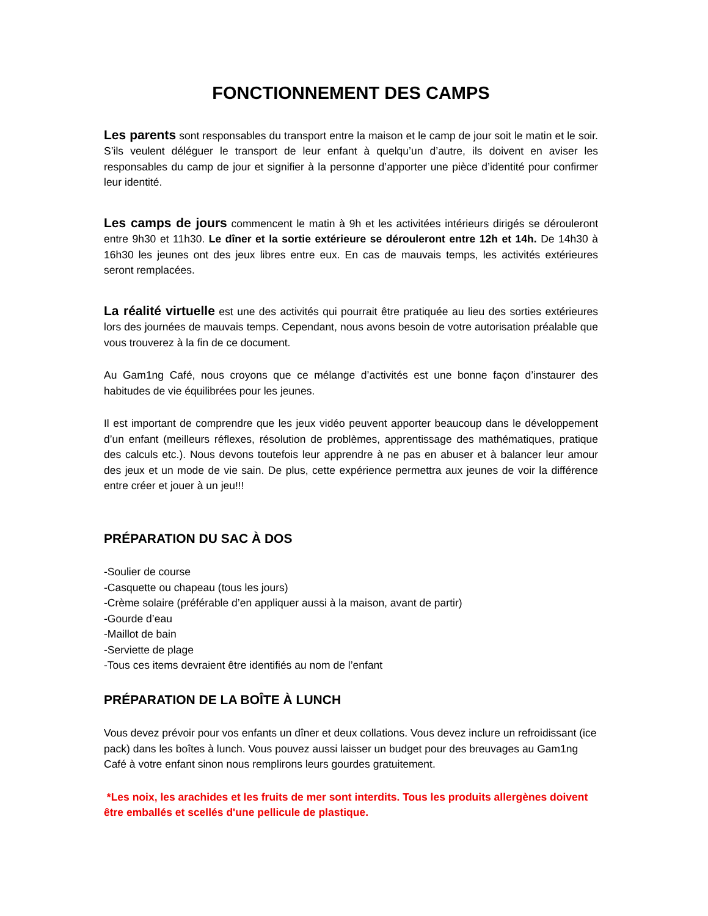FONCTIONNEMENT DES CAMPS
Les parents sont responsables du transport entre la maison et le camp de jour soit le matin et le soir. S’ils veulent déléguer le transport de leur enfant à quelqu’un d’autre, ils doivent en aviser les responsables du camp de jour et signifier à la personne d’apporter une pièce d’identité pour confirmer leur identité.
Les camps de jours commencent le matin à 9h et les activitées intérieurs dirigés se dérouleront entre 9h30 et 11h30. Le dîner et la sortie extérieure se dérouleront entre 12h et 14h. De 14h30 à 16h30 les jeunes ont des jeux libres entre eux. En cas de mauvais temps, les activités extérieures seront remplacées.
La réalité virtuelle est une des activités qui pourrait être pratiquée au lieu des sorties extérieures lors des journées de mauvais temps. Cependant, nous avons besoin de votre autorisation préalable que vous trouverez à la fin de ce document.
Au Gam1ng Café, nous croyons que ce mélange d’activités est une bonne façon d’instaurer des habitudes de vie équilibrées pour les jeunes.
Il est important de comprendre que les jeux vidéo peuvent apporter beaucoup dans le développement d’un enfant (meilleurs réflexes, résolution de problèmes, apprentissage des mathématiques, pratique des calculs etc.). Nous devons toutefois leur apprendre à ne pas en abuser et à balancer leur amour des jeux et un mode de vie sain. De plus, cette expérience permettra aux jeunes de voir la différence entre créer et jouer à un jeu!!!
PRÉPARATION DU SAC À DOS
-Soulier de course
-Casquette ou chapeau (tous les jours)
-Crème solaire (préférable d’en appliquer aussi à la maison, avant de partir)
-Gourde d’eau
-Maillot de bain
-Serviette de plage
-Tous ces items devraient être identifiés au nom de l’enfant
PRÉPARATION DE LA BOÎTE À LUNCH
Vous devez prévoir pour vos enfants un dîner et deux collations. Vous devez inclure un refroidissant (ice pack) dans les boîtes à lunch. Vous pouvez aussi laisser un budget pour des breuvages au Gam1ng Café à votre enfant sinon nous remplirons leurs gourdes gratuitement.
*Les noix, les arachides et les fruits de mer sont interdits. Tous les produits allergènes doivent être emballés et scellés d'une pellicule de plastique.